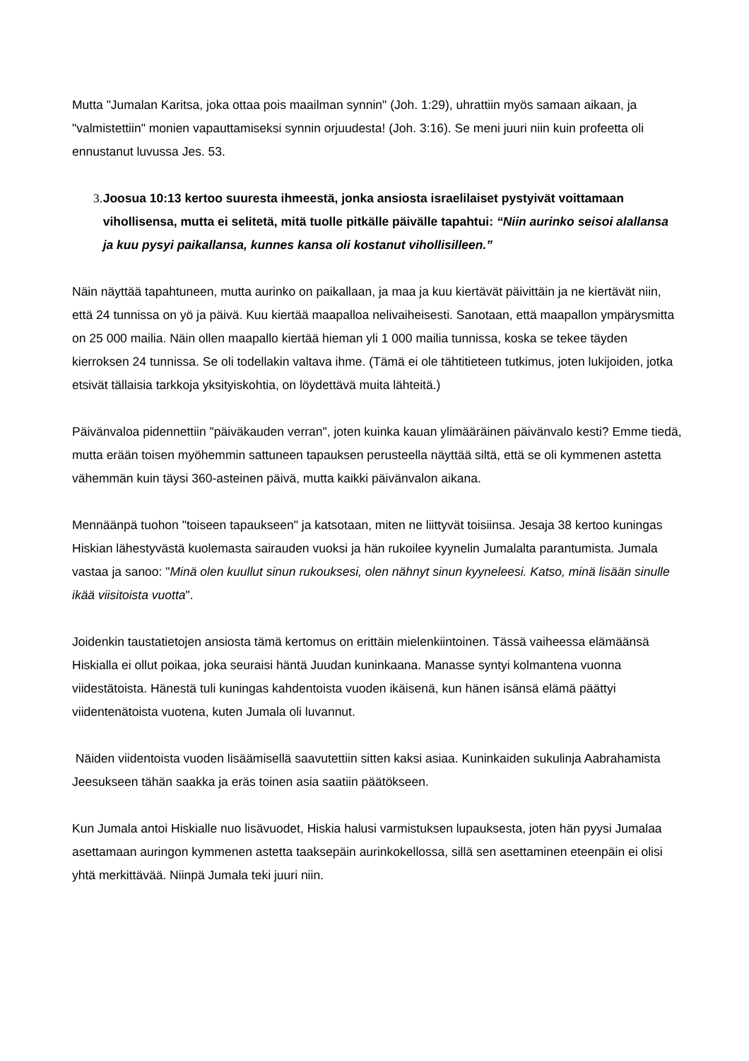Mutta "Jumalan Karitsa, joka ottaa pois maailman synnin" (Joh. 1:29), uhrattiin myös samaan aikaan, ja "valmistettiin" monien vapauttamiseksi synnin orjuudesta! (Joh. 3:16). Se meni juuri niin kuin profeetta oli ennustanut luvussa Jes. 53.
3. Joosua 10:13 kertoo suuresta ihmeestä, jonka ansiosta israelilaiset pystyivät voittamaan vihollisensa, mutta ei selitetä, mitä tuolle pitkälle päivälle tapahtui: “Niin aurinko seisoi alallansa ja kuu pysyi paikallansa, kunnes kansa oli kostanut vihollisilleen.”
Näin näyttää tapahtuneen, mutta aurinko on paikallaan, ja maa ja kuu kiertävät päivittäin ja ne kiertävät niin, että 24 tunnissa on yö ja päivä. Kuu kiertää maapalloa nelivaiheisesti. Sanotaan, että maapallon ympärysmitta on 25 000 mailia. Näin ollen maapallo kiertää hieman yli 1 000 mailia tunnissa, koska se tekee täyden kierroksen 24 tunnissa. Se oli todellakin valtava ihme. (Tämä ei ole tähtitieteen tutkimus, joten lukijoiden, jotka etsivät tällaisia tarkkoja yksityiskohtia, on löydettävä muita lähteitä.)
Päivänvaloa pidennettiin "päiväkauden verran", joten kuinka kauan ylimääräinen päivänvalo kesti? Emme tiedä, mutta erään toisen myöhemmin sattuneen tapauksen perusteella näyttää siltä, että se oli kymmenen astetta vähemmän kuin täysi 360-asteinen päivä, mutta kaikki päivänvalon aikana.
Mennäänpä tuohon "toiseen tapaukseen" ja katsotaan, miten ne liittyvät toisiinsa. Jesaja 38 kertoo kuningas Hiskian lähestyvästä kuolemasta sairauden vuoksi ja hän rukoilee kyynelin Jumalalta parantumista. Jumala vastaa ja sanoo: "Minä olen kuullut sinun rukouksesi, olen nähnyt sinun kyyneleesi. Katso, minä lisään sinulle ikää viisitoista vuotta".
Joidenkin taustatietojen ansiosta tämä kertomus on erittäin mielenkiintoinen. Tässä vaiheessa elämäänsä Hiskialla ei ollut poikaa, joka seuraisi häntä Juudan kuninkaana. Manasse syntyi kolmantena vuonna viidestätoista. Hänestä tuli kuningas kahdentoista vuoden ikäisenä, kun hänen isänsä elämä päättyi viidentenätoista vuotena, kuten Jumala oli luvannut.
Näiden viidentoista vuoden lisäämisellä saavutettiin sitten kaksi asiaa. Kuninkaiden sukulinja Aabrahamista Jeesukseen tähän saakka ja eräs toinen asia saatiin päätökseen.
Kun Jumala antoi Hiskialle nuo lisävuodet, Hiskia halusi varmistuksen lupauksesta, joten hän pyysi Jumalaa asettamaan auringon kymmenen astetta taaksepäin aurinkokellossa, sillä sen asettaminen eteenpäin ei olisi yhtä merkittävää. Niinpä Jumala teki juuri niin.